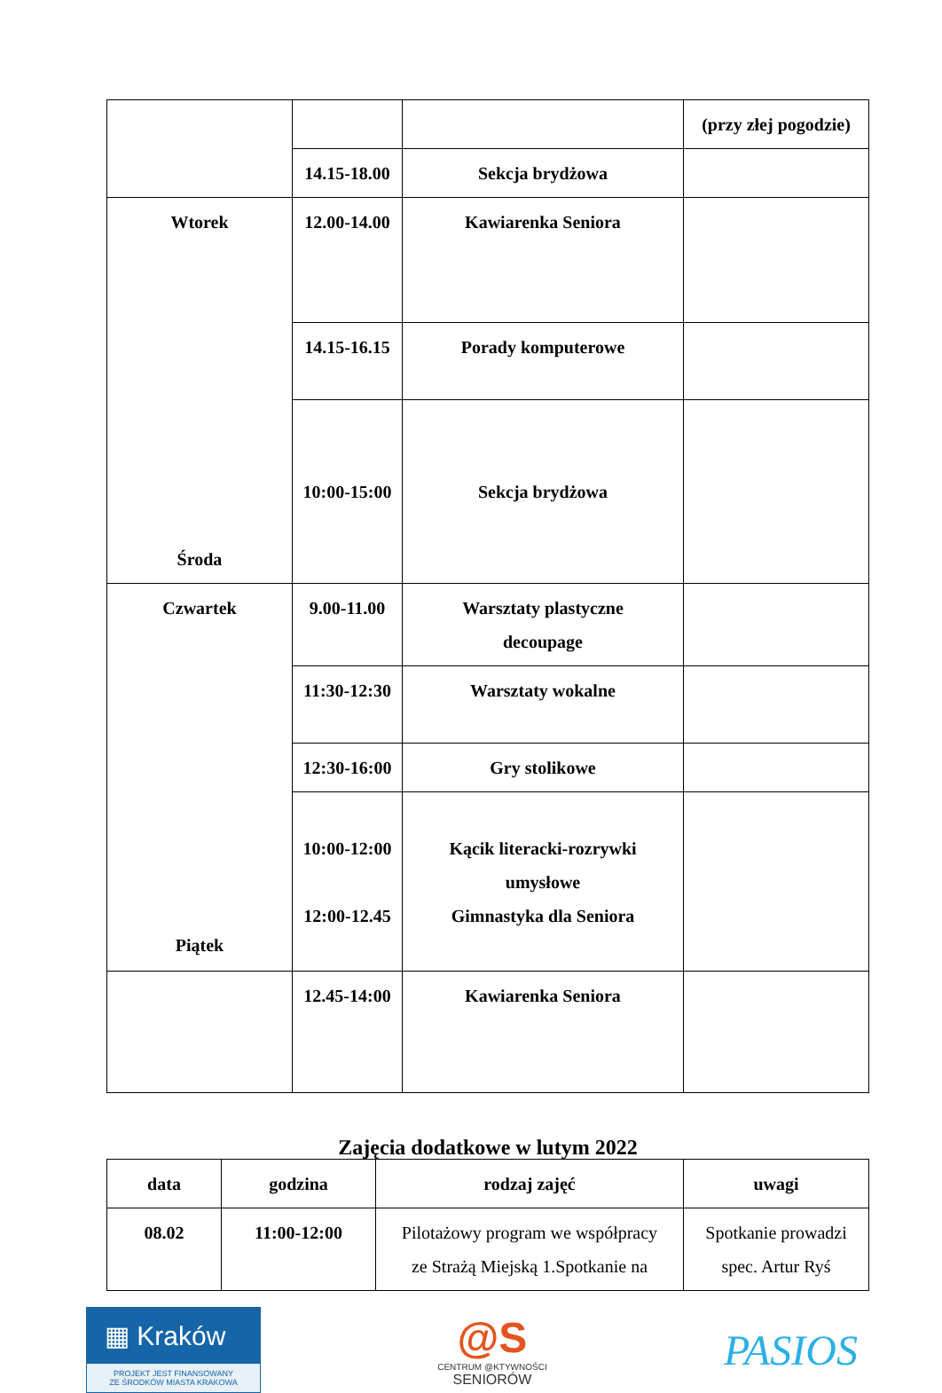| | | | (przy złej pogodzie) |
| | 14.15-18.00 | Sekcja brydżowa | |
| Wtorek Środa | 12.00-14.00 | Kawiarenka Seniora | |
| | 14.15-16.15 | Porady komputerowe | |
| | 10:00-15:00 | Sekcja brydżowa | |
| Czwartek Piątek | 9.00-11.00 | Warsztaty plastyczne decoupage | |
| | 11:30-12:30 | Warsztaty wokalne | |
| | 12:30-16:00 | Gry stolikowe | |
| | 10:00-12:00 12:00-12.45 | Kącik literacki-rozrywki umysłowe Gimnastyka dla Seniora | |
| | 12.45-14:00 | Kawiarenka Seniora | |
Zajęcia dodatkowe w lutym 2022
| data | godzina | rodzaj zajęć | uwagi |
| --- | --- | --- | --- |
| 08.02 | 11:00-12:00 | Pilotażowy program we współpracy ze Strażą Miejską 1.Spotkanie na | Spotkanie prowadzi spec. Artur Ryś |
▦ Kraków
PROJEKT JEST FINANSOWANY
ZE ŚRODKÓW MIASTA KRAKOWA
@S
CENTRUM @KTYWNOŚCI
SENIORÓW
PASIOS